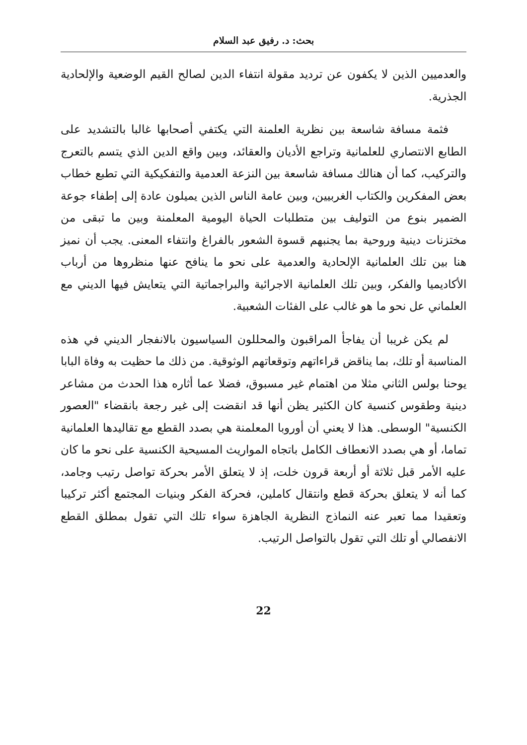بحث: د. رفيق عبد السلام
والعدميين الذين لا يكفون عن ترديد مقولة انتفاء الدين لصالح القيم الوضعية والإلحادية الجذرية.
فثمة مسافة شاسعة بين نظرية العلمنة التي يكتفي أصحابها غالبا بالتشديد على الطابع الانتصاري للعلمانية وتراجع الأديان والعقائد، وبين واقع الدين الذي يتسم بالتعرج والتركيب، كما أن هنالك مسافة شاسعة بين النزعة العدمية والتفكيكية التي تطبع خطاب بعض المفكرين والكتاب الغربيين، وبين عامة الناس الذين يميلون عادة إلى إطفاء جوعة الضمير بنوع من التوليف بين متطلبات الحياة اليومية المعلمنة وبين ما تبقى من مختزنات دينية وروحية بما يجنبهم قسوة الشعور بالفراغ وانتفاء المعنى. يجب أن نميز هنا بين تلك العلمانية الإلحادية والعدمية على نحو ما ينافح عنها منظروها من أرباب الأكاديميا والفكر، وبين تلك العلمانية الاجرائية والبراجماتية التي يتعايش فيها الديني مع العلماني عل نحو ما هو غالب على الفئات الشعبية.
لم يكن غريبا أن يفاجأ المراقبون والمحللون السياسيون بالانفجار الديني في هذه المناسبة أو تلك، بما يناقض قراءاتهم وتوقعاتهم الوثوقية. من ذلك ما حظيت به وفاة البابا يوحنا بولس الثاني مثلا من اهتمام غير مسبوق، فضلا عما أثاره هذا الحدث من مشاعر دينية وطقوس كنسية كان الكثير يظن أنها قد انقضت إلى غير رجعة بانقضاء "العصور الكنسية" الوسطى. هذا لا يعني أن أوروبا المعلمنة هي بصدد القطع مع تقاليدها العلمانية تماما، أو هي بصدد الانعطاف الكامل باتجاه المواريث المسيحية الكنسية على نحو ما كان عليه الأمر قبل ثلاثة أو أربعة قرون خلت، إذ لا يتعلق الأمر بحركة تواصل رتيب وجامد، كما أنه لا يتعلق بحركة قطع وانتقال كاملين، فحركة الفكر وبنيات المجتمع أكثر تركيبا وتعقيدا مما تعبر عنه النماذج النظرية الجاهزة سواء تلك التي تقول بمطلق القطع الانفصالي أو تلك التي تقول بالتواصل الرتيب.
22